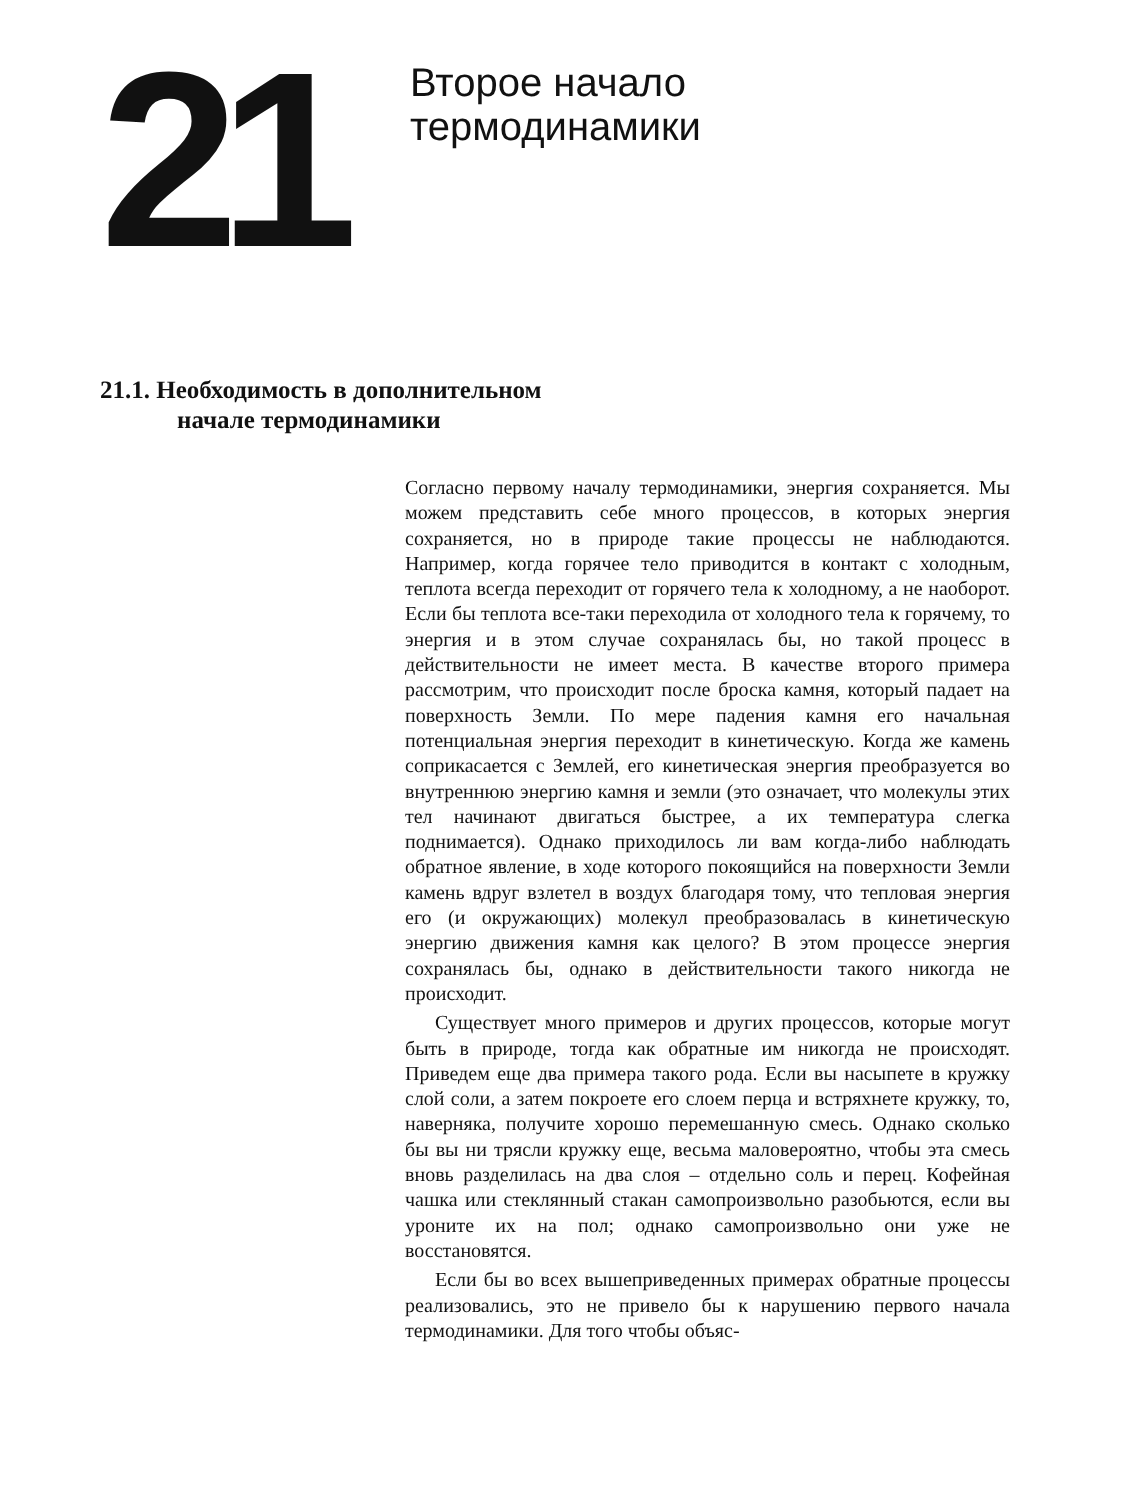21
Второе начало
термодинамики
21.1. Необходимость в дополнительном
начале термодинамики
Согласно первому началу термодинамики, энергия сохраняется. Мы можем представить себе много процессов, в которых энергия сохраняется, но в природе такие процессы не наблюдаются. Например, когда горячее тело приводится в контакт с холодным, теплота всегда переходит от горячего тела к холодному, а не наоборот. Если бы теплота все-таки переходила от холодного тела к горячему, то энергия и в этом случае сохранялась бы, но такой процесс в действительности не имеет места. В качестве второго примера рассмотрим, что происходит после броска камня, который падает на поверхность Земли. По мере падения камня его начальная потенциальная энергия переходит в кинетическую. Когда же камень соприкасается с Землей, его кинетическая энергия преобразуется во внутреннюю энергию камня и земли (это означает, что молекулы этих тел начинают двигаться быстрее, а их температура слегка поднимается). Однако приходилось ли вам когда-либо наблюдать обратное явление, в ходе которого покоящийся на поверхности Земли камень вдруг взлетел в воздух благодаря тому, что тепловая энергия его (и окружающих) молекул преобразовалась в кинетическую энергию движения камня как целого? В этом процессе энергия сохранялась бы, однако в действительности такого никогда не происходит.
Существует много примеров и других процессов, которые могут быть в природе, тогда как обратные им никогда не происходят. Приведем еще два примера такого рода. Если вы насыпете в кружку слой соли, а затем покроете его слоем перца и встряхнете кружку, то, наверняка, получите хорошо перемешанную смесь. Однако сколько бы вы ни трясли кружку еще, весьма маловероятно, чтобы эта смесь вновь разделилась на два слоя – отдельно соль и перец. Кофейная чашка или стеклянный стакан самопроизвольно разобьются, если вы уроните их на пол; однако самопроизвольно они уже не восстановятся.
Если бы во всех вышеприведенных примерах обратные процессы реализовались, это не привело бы к нарушению первого начала термодинамики. Для того чтобы объяс-